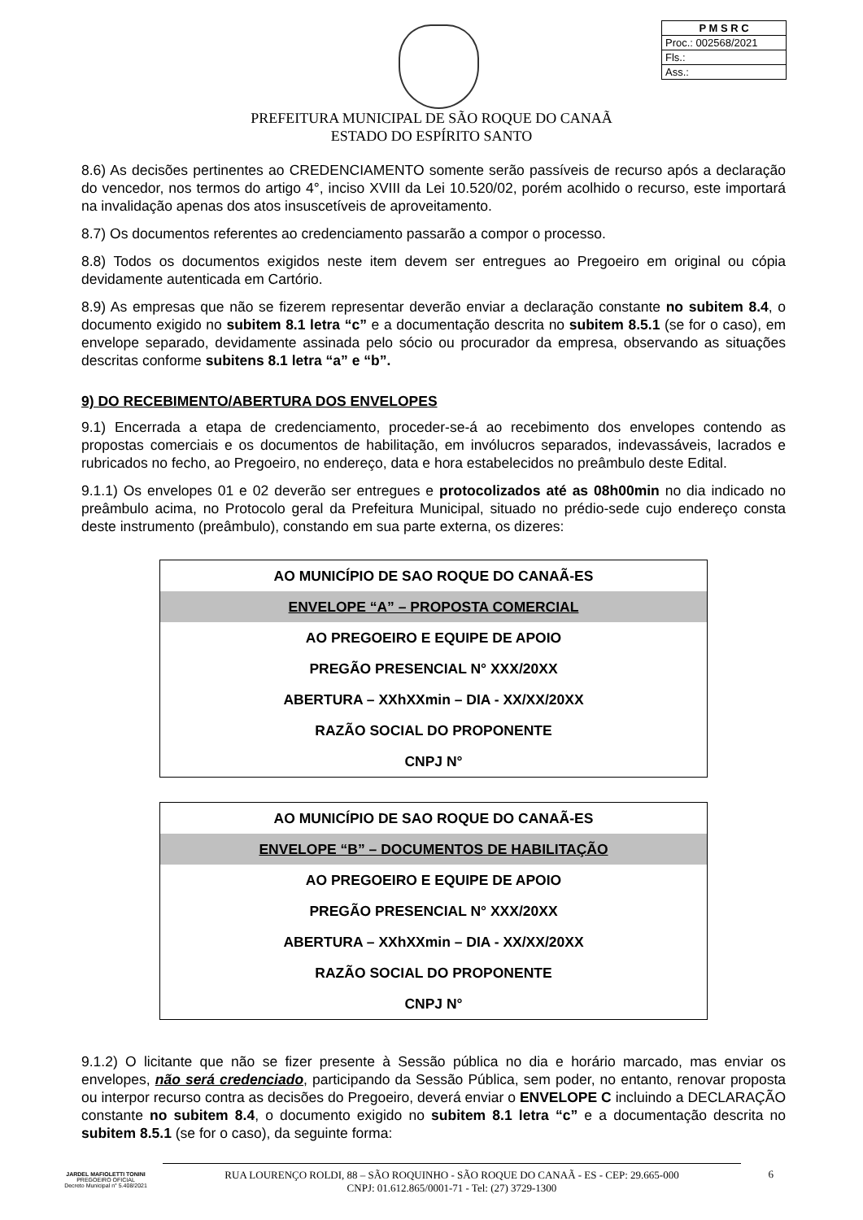P M S R C
Proc.: 002568/2021
Fls.:
Ass.:
PREFEITURA MUNICIPAL DE SÃO ROQUE DO CANAÃ
ESTADO DO ESPÍRITO SANTO
8.6) As decisões pertinentes ao CREDENCIAMENTO somente serão passíveis de recurso após a declaração do vencedor, nos termos do artigo 4°, inciso XVIII da Lei 10.520/02, porém acolhido o recurso, este importará na invalidação apenas dos atos insuscetíveis de aproveitamento.
8.7) Os documentos referentes ao credenciamento passarão a compor o processo.
8.8) Todos os documentos exigidos neste item devem ser entregues ao Pregoeiro em original ou cópia devidamente autenticada em Cartório.
8.9) As empresas que não se fizerem representar deverão enviar a declaração constante no subitem 8.4, o documento exigido no subitem 8.1 letra “c” e a documentação descrita no subitem 8.5.1 (se for o caso), em envelope separado, devidamente assinada pelo sócio ou procurador da empresa, observando as situações descritas conforme subitens 8.1 letra “a” e “b”.
9) DO RECEBIMENTO/ABERTURA DOS ENVELOPES
9.1) Encerrada a etapa de credenciamento, proceder-se-á ao recebimento dos envelopes contendo as propostas comerciais e os documentos de habilitação, em invólucros separados, indevassáveis, lacrados e rubricados no fecho, ao Pregoeiro, no endereço, data e hora estabelecidos no preâmbulo deste Edital.
9.1.1) Os envelopes 01 e 02 deverão ser entregues e protocolizados até as 08h00min no dia indicado no preâmbulo acima, no Protocolo geral da Prefeitura Municipal, situado no prédio-sede cujo endereço consta deste instrumento (preâmbulo), constando em sua parte externa, os dizeres:
| AO MUNICÍPIO DE SAO ROQUE DO CANAÃ-ES |
| ENVELOPE “A” – PROPOSTA COMERCIAL |
| AO PREGOEIRO E EQUIPE DE APOIO |
| PREGÃO PRESENCIAL N° XXX/20XX |
| ABERTURA – XXhXXmin – DIA - XX/XX/20XX |
| RAZÃO SOCIAL DO PROPONENTE |
| CNPJ N° |
| AO MUNICÍPIO DE SAO ROQUE DO CANAÃ-ES |
| ENVELOPE “B” – DOCUMENTOS DE HABILITAÇÃO |
| AO PREGOEIRO E EQUIPE DE APOIO |
| PREGÃO PRESENCIAL N° XXX/20XX |
| ABERTURA – XXhXXmin – DIA - XX/XX/20XX |
| RAZÃO SOCIAL DO PROPONENTE |
| CNPJ N° |
9.1.2) O licitante que não se fizer presente à Sessão pública no dia e horário marcado, mas enviar os envelopes, não será credenciado, participando da Sessão Pública, sem poder, no entanto, renovar proposta ou interpor recurso contra as decisões do Pregoeiro, deverá enviar o ENVELOPE C incluindo a DECLARAÇÃO constante no subitem 8.4, o documento exigido no subitem 8.1 letra “c” e a documentação descrita no subitem 8.5.1 (se for o caso), da seguinte forma:
JARDEL MAFIOLETTI TONINI
PREGOEIRO OFICIAL
Decreto Municipal n° 5.408/2021
RUA LOURENÇO ROLDI, 88 – SÃO ROQUINHO - SÃO ROQUE DO CANAÃ - ES - CEP: 29.665-000
CNPJ: 01.612.865/0001-71 - Tel: (27) 3729-1300
6